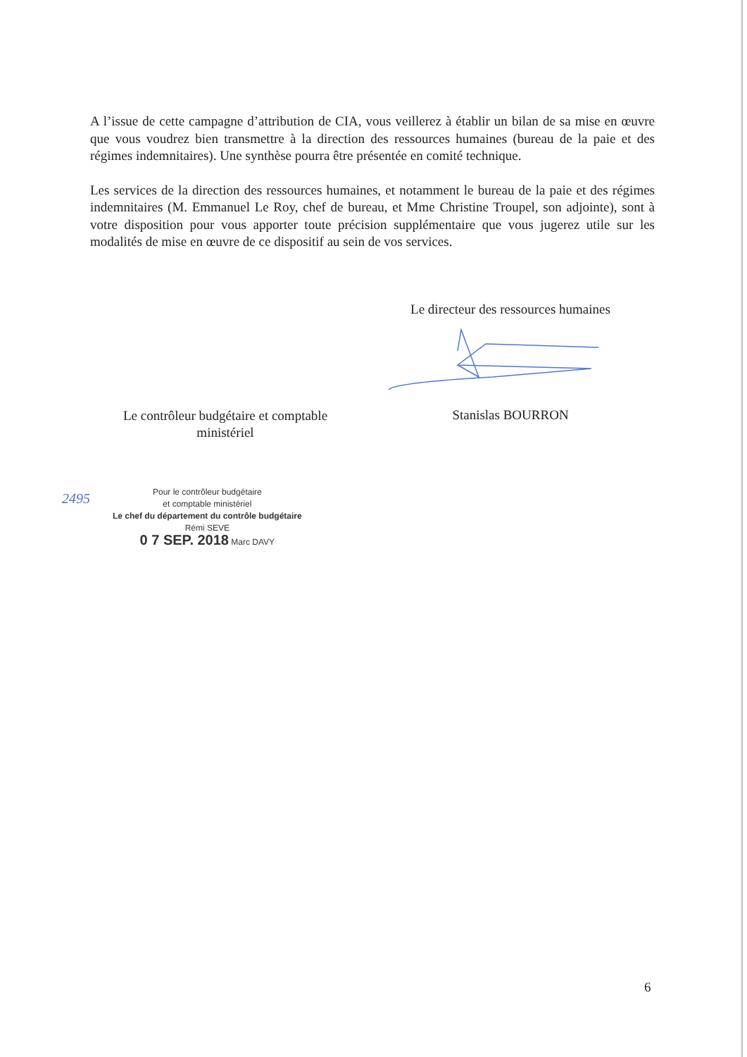A l’issue de cette campagne d’attribution de CIA, vous veillerez à établir un bilan de sa mise en œuvre que vous voudrez bien transmettre à la direction des ressources humaines (bureau de la paie et des régimes indemnitaires). Une synthèse pourra être présentée en comité technique.
Les services de la direction des ressources humaines, et notamment le bureau de la paie et des régimes indemnitaires (M. Emmanuel Le Roy, chef de bureau, et Mme Christine Troupel, son adjointe), sont à votre disposition pour vous apporter toute précision supplémentaire que vous jugerez utile sur les modalités de mise en œuvre de ce dispositif au sein de vos services.
Le directeur des ressources humaines
Stanislas BOURRON
Le contrôleur budgétaire et comptable ministériel
2495
Pour le contrôleur budgétaire
et comptable ministériel
Le chef du département du contrôle budgétaire
Rémi SEVE
0 7 SEP. 2018 Marc DAVY
6